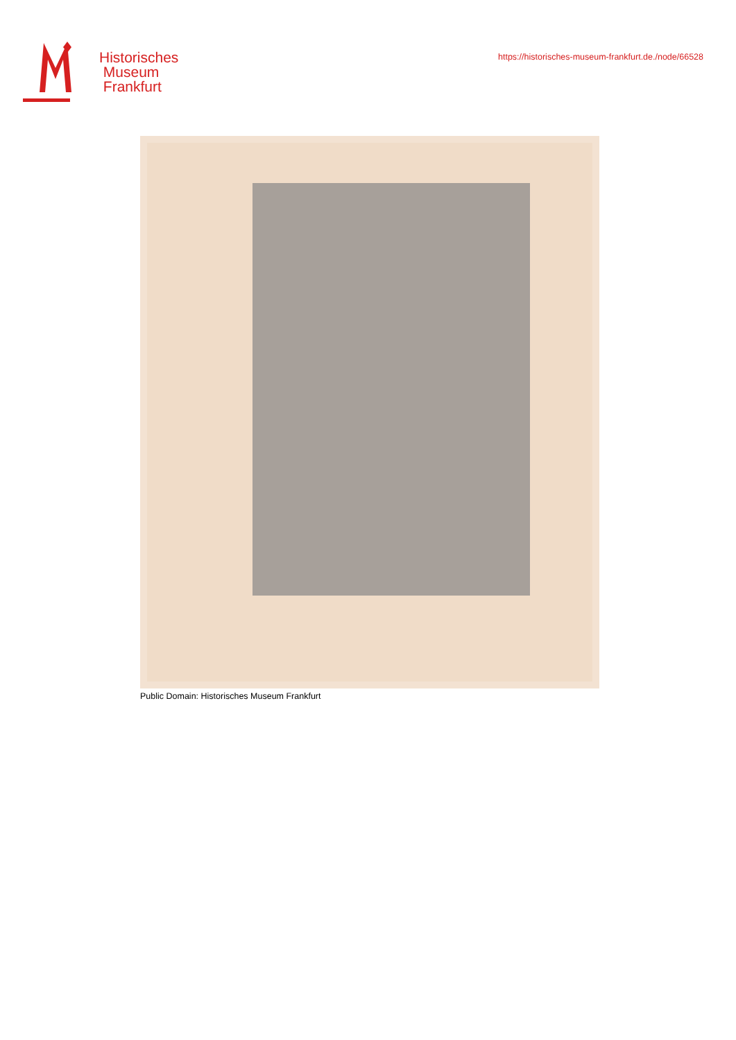Historisches
Museum
Frankfurt
https://historisches-museum-frankfurt.de./node/66528
Public Domain: Historisches Museum Frankfurt